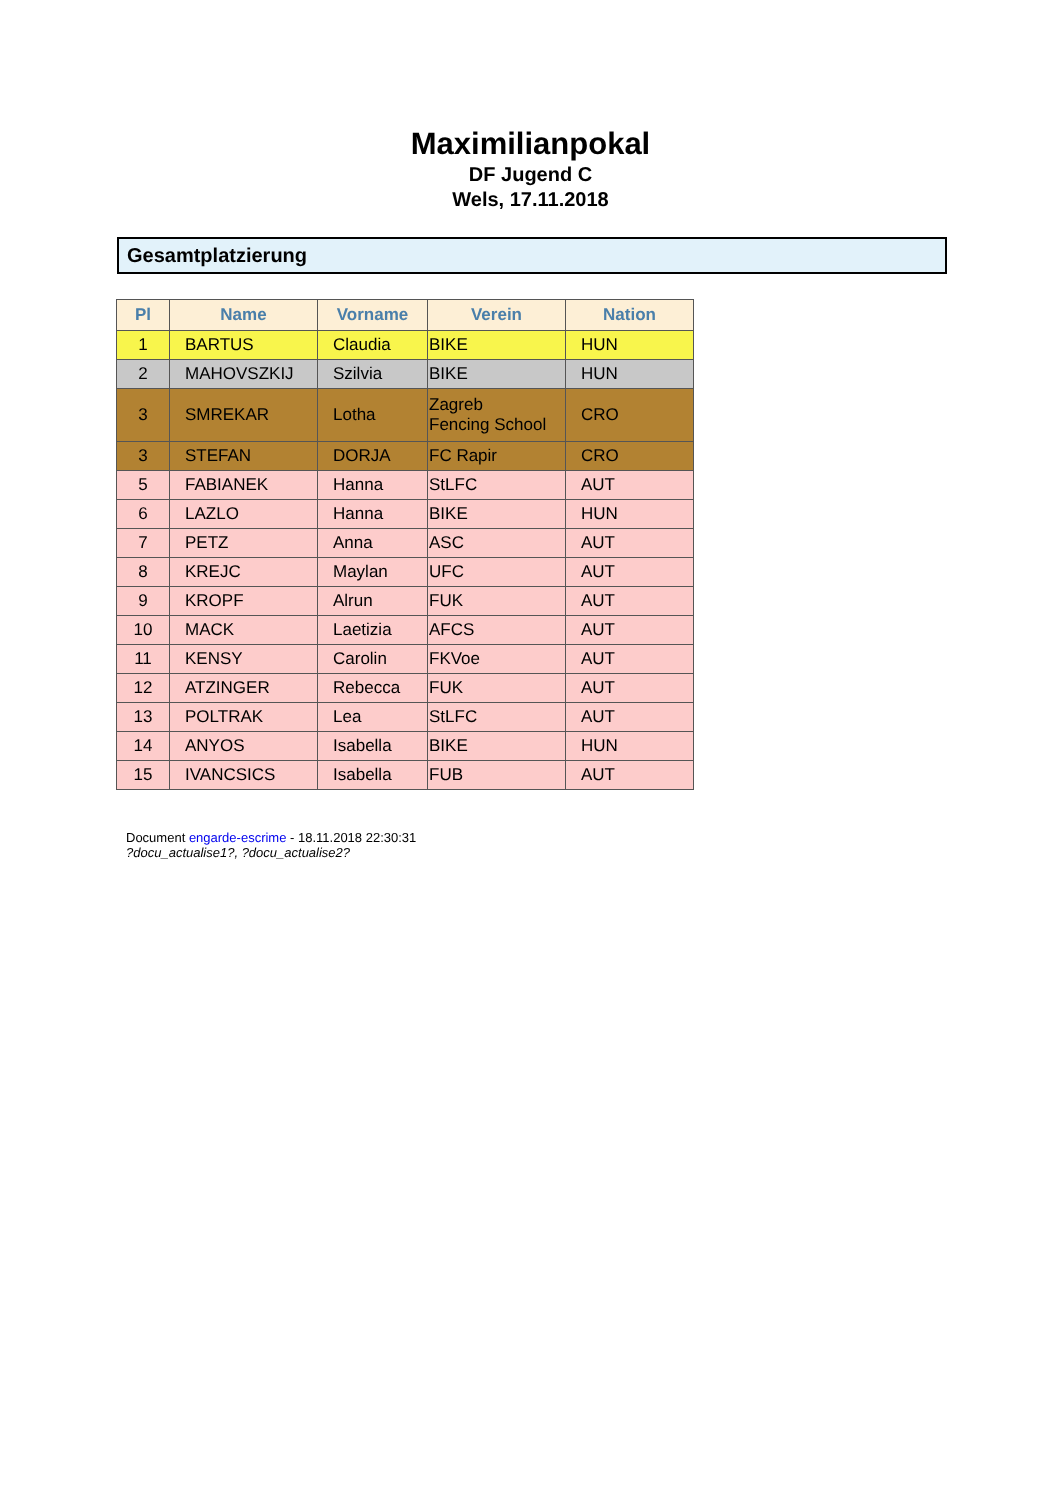Maximilianpokal
DF Jugend C
Wels, 17.11.2018
Gesamtplatzierung
| Pl | Name | Vorname | Verein | Nation |
| --- | --- | --- | --- | --- |
| 1 | BARTUS | Claudia | BIKE | HUN |
| 2 | MAHOVSZKIJ | Szilvia | BIKE | HUN |
| 3 | SMREKAR | Lotha | Zagreb Fencing School | CRO |
| 3 | STEFAN | DORJA | FC Rapir | CRO |
| 5 | FABIANEK | Hanna | StLFC | AUT |
| 6 | LAZLO | Hanna | BIKE | HUN |
| 7 | PETZ | Anna | ASC | AUT |
| 8 | KREJC | Maylan | UFC | AUT |
| 9 | KROPF | Alrun | FUK | AUT |
| 10 | MACK | Laetizia | AFCS | AUT |
| 11 | KENSY | Carolin | FKVoe | AUT |
| 12 | ATZINGER | Rebecca | FUK | AUT |
| 13 | POLTRAK | Lea | StLFC | AUT |
| 14 | ANYOS | Isabella | BIKE | HUN |
| 15 | IVANCSICS | Isabella | FUB | AUT |
Document engarde-escrime - 18.11.2018 22:30:31
?docu_actualise1?, ?docu_actualise2?